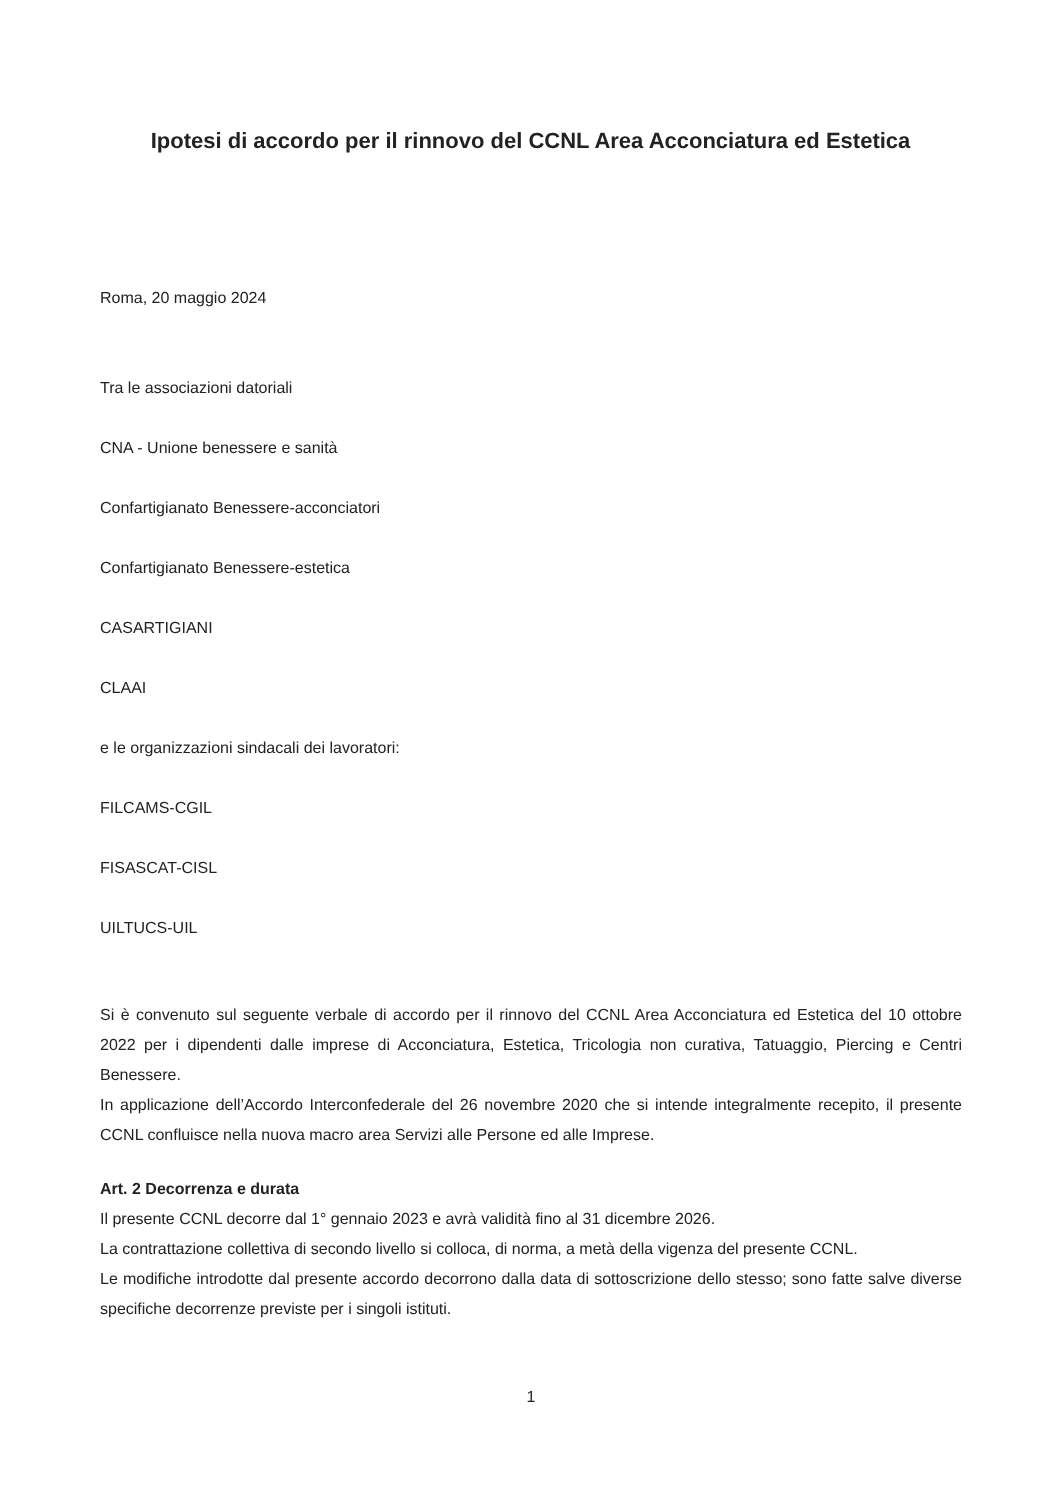Ipotesi di accordo per il rinnovo del CCNL Area Acconciatura ed Estetica
Roma, 20 maggio 2024
Tra le associazioni datoriali
CNA - Unione benessere e sanità
Confartigianato Benessere-acconciatori
Confartigianato Benessere-estetica
CASARTIGIANI
CLAAI
e le organizzazioni sindacali dei lavoratori:
FILCAMS-CGIL
FISASCAT-CISL
UILTUCS-UIL
Si è convenuto sul seguente verbale di accordo per il rinnovo del CCNL Area Acconciatura ed Estetica del 10 ottobre 2022 per i dipendenti dalle imprese di Acconciatura, Estetica, Tricologia non curativa, Tatuaggio, Piercing e Centri Benessere.
In applicazione dell’Accordo Interconfederale del 26 novembre 2020 che si intende integralmente recepito, il presente CCNL confluisce nella nuova macro area Servizi alle Persone ed alle Imprese.
Art. 2 Decorrenza e durata
Il presente CCNL decorre dal 1° gennaio 2023 e avrà validità fino al 31 dicembre 2026.
La contrattazione collettiva di secondo livello si colloca, di norma, a metà della vigenza del presente CCNL.
Le modifiche introdotte dal presente accordo decorrono dalla data di sottoscrizione dello stesso; sono fatte salve diverse specifiche decorrenze previste per i singoli istituti.
1